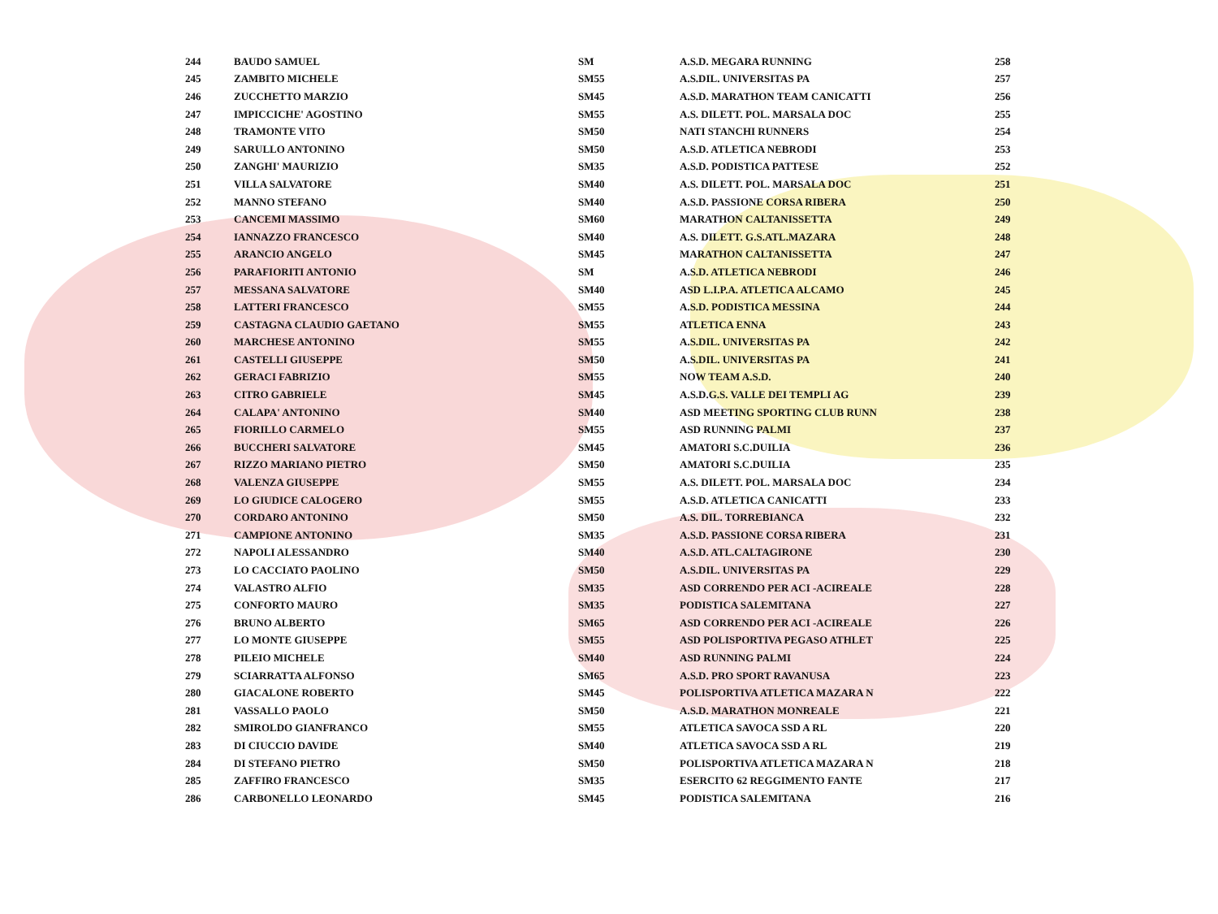| 244 | BAUDO SAMUEL | SM | A.S.D. MEGARA RUNNING | 258 |
| 245 | ZAMBITO MICHELE | SM55 | A.S.DIL. UNIVERSITAS PA | 257 |
| 246 | ZUCCHETTO MARZIO | SM45 | A.S.D. MARATHON TEAM CANICATTI | 256 |
| 247 | IMPICCICHE' AGOSTINO | SM55 | A.S. DILETT. POL. MARSALA DOC | 255 |
| 248 | TRAMONTE VITO | SM50 | NATI STANCHI RUNNERS | 254 |
| 249 | SARULLO ANTONINO | SM50 | A.S.D. ATLETICA NEBRODI | 253 |
| 250 | ZANGHI' MAURIZIO | SM35 | A.S.D. PODISTICA PATTESE | 252 |
| 251 | VILLA SALVATORE | SM40 | A.S. DILETT. POL. MARSALA DOC | 251 |
| 252 | MANNO STEFANO | SM40 | A.S.D. PASSIONE CORSA RIBERA | 250 |
| 253 | CANCEMI MASSIMO | SM60 | MARATHON CALTANISSETTA | 249 |
| 254 | IANNAZZO FRANCESCO | SM40 | A.S. DILETT. G.S.ATL.MAZARA | 248 |
| 255 | ARANCIO ANGELO | SM45 | MARATHON CALTANISSETTA | 247 |
| 256 | PARAFIORITI ANTONIO | SM | A.S.D. ATLETICA NEBRODI | 246 |
| 257 | MESSANA SALVATORE | SM40 | ASD L.I.P.A. ATLETICA ALCAMO | 245 |
| 258 | LATTERI FRANCESCO | SM55 | A.S.D. PODISTICA MESSINA | 244 |
| 259 | CASTAGNA CLAUDIO GAETANO | SM55 | ATLETICA ENNA | 243 |
| 260 | MARCHESE ANTONINO | SM55 | A.S.DIL. UNIVERSITAS PA | 242 |
| 261 | CASTELLI GIUSEPPE | SM50 | A.S.DIL. UNIVERSITAS PA | 241 |
| 262 | GERACI FABRIZIO | SM55 | NOW TEAM A.S.D. | 240 |
| 263 | CITRO GABRIELE | SM45 | A.S.D.G.S. VALLE DEI TEMPLI AG | 239 |
| 264 | CALAPA' ANTONINO | SM40 | ASD MEETING SPORTING CLUB RUNN | 238 |
| 265 | FIORILLO CARMELO | SM55 | ASD RUNNING PALMI | 237 |
| 266 | BUCCHERI SALVATORE | SM45 | AMATORI S.C.DUILIA | 236 |
| 267 | RIZZO MARIANO PIETRO | SM50 | AMATORI S.C.DUILIA | 235 |
| 268 | VALENZA GIUSEPPE | SM55 | A.S. DILETT. POL. MARSALA DOC | 234 |
| 269 | LO GIUDICE CALOGERO | SM55 | A.S.D. ATLETICA CANICATTI | 233 |
| 270 | CORDARO ANTONINO | SM50 | A.S. DIL. TORREBIANCA | 232 |
| 271 | CAMPIONE ANTONINO | SM35 | A.S.D. PASSIONE CORSA RIBERA | 231 |
| 272 | NAPOLI ALESSANDRO | SM40 | A.S.D. ATL.CALTAGIRONE | 230 |
| 273 | LO CACCIATO PAOLINO | SM50 | A.S.DIL. UNIVERSITAS PA | 229 |
| 274 | VALASTRO ALFIO | SM35 | ASD CORRENDO PER ACI -ACIREALE | 228 |
| 275 | CONFORTO MAURO | SM35 | PODISTICA SALEMITANA | 227 |
| 276 | BRUNO ALBERTO | SM65 | ASD CORRENDO PER ACI -ACIREALE | 226 |
| 277 | LO MONTE GIUSEPPE | SM55 | ASD POLISPORTIVA PEGASO ATHLET | 225 |
| 278 | PILEIO MICHELE | SM40 | ASD RUNNING PALMI | 224 |
| 279 | SCIARRATTA ALFONSO | SM65 | A.S.D. PRO SPORT RAVANUSA | 223 |
| 280 | GIACALONE ROBERTO | SM45 | POLISPORTIVA ATLETICA MAZARA N | 222 |
| 281 | VASSALLO PAOLO | SM50 | A.S.D. MARATHON MONREALE | 221 |
| 282 | SMIROLDO GIANFRANCO | SM55 | ATLETICA SAVOCA SSD A RL | 220 |
| 283 | DI CIUCCIO DAVIDE | SM40 | ATLETICA SAVOCA SSD A RL | 219 |
| 284 | DI STEFANO PIETRO | SM50 | POLISPORTIVA ATLETICA MAZARA N | 218 |
| 285 | ZAFFIRO FRANCESCO | SM35 | ESERCITO 62 REGGIMENTO FANTE | 217 |
| 286 | CARBONELLO LEONARDO | SM45 | PODISTICA SALEMITANA | 216 |